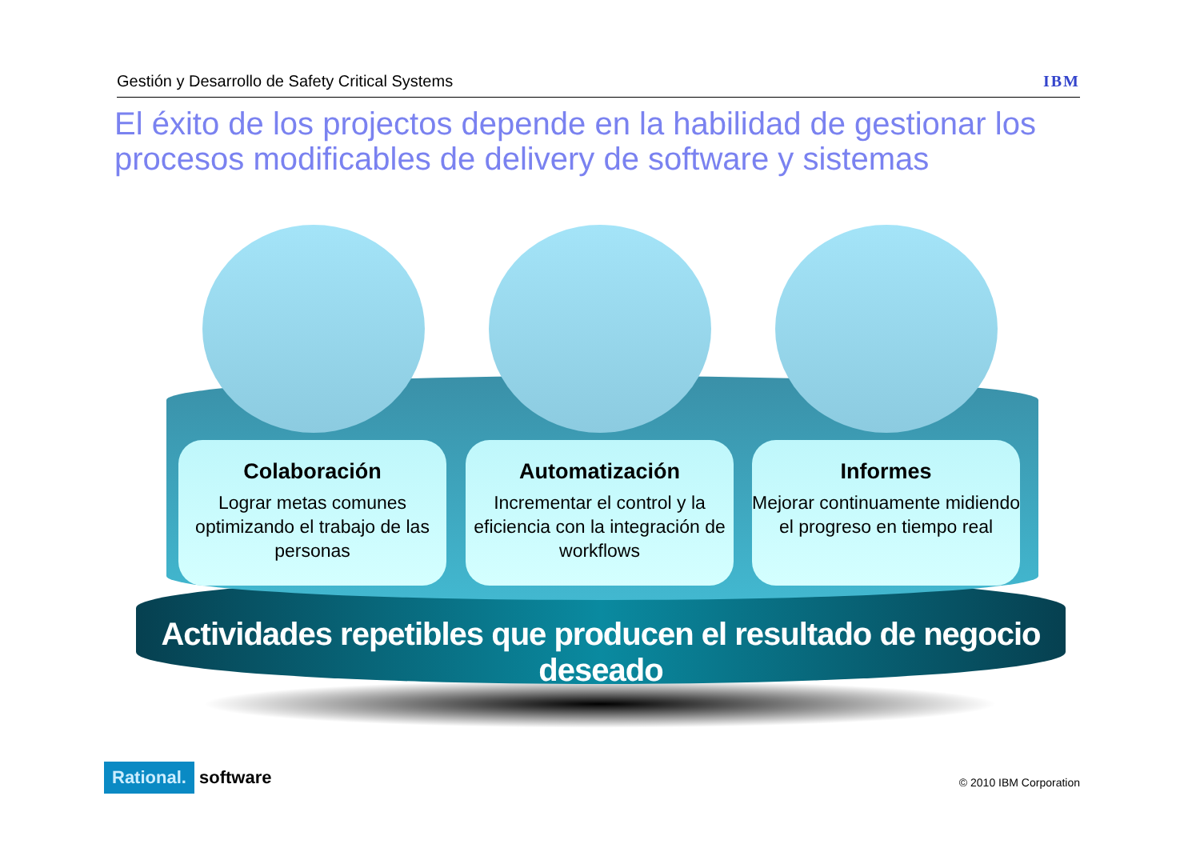Gestión y Desarrollo de Safety Critical Systems IBM
El éxito de los projectos depende en la habilidad de gestionar los procesos modificables de delivery de software y sistemas
Colaboración
Lograr metas comunes optimizando el trabajo de las personas
Automatización
Incrementar el control y la eficiencia con la integración de workflows
Informes
Mejorar continuamente midiendo el progreso en tiempo real
Actividades repetibles que producen el resultado de negocio deseado
Rational. software
© 2010 IBM Corporation